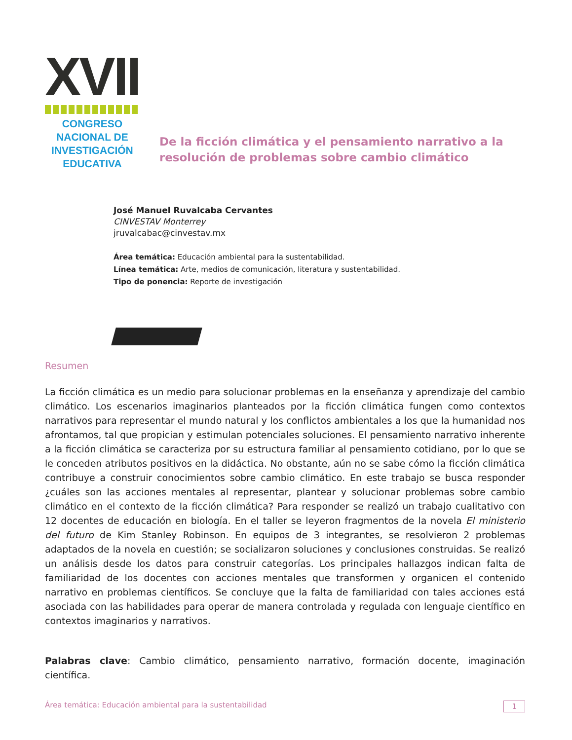XVII
CONGRESO NACIONAL DE
INVESTIGACIÓN EDUCATIVA
De la ficción climática y el pensamiento narrativo a la resolución de problemas sobre cambio climático
José Manuel Ruvalcaba Cervantes
CINVESTAV Monterrey
jruvalcabac@cinvestav.mx
Área temática: Educación ambiental para la sustentabilidad.
Línea temática: Arte, medios de comunicación, literatura y sustentabilidad.
Tipo de ponencia: Reporte de investigación
Resumen
La ficción climática es un medio para solucionar problemas en la enseñanza y aprendizaje del cambio climático. Los escenarios imaginarios planteados por la ficción climática fungen como contextos narrativos para representar el mundo natural y los conflictos ambientales a los que la humanidad nos afrontamos, tal que propician y estimulan potenciales soluciones. El pensamiento narrativo inherente a la ficción climática se caracteriza por su estructura familiar al pensamiento cotidiano, por lo que se le conceden atributos positivos en la didáctica. No obstante, aún no se sabe cómo la ficción climática contribuye a construir conocimientos sobre cambio climático. En este trabajo se busca responder ¿cuáles son las acciones mentales al representar, plantear y solucionar problemas sobre cambio climático en el contexto de la ficción climática? Para responder se realizó un trabajo cualitativo con 12 docentes de educación en biología. En el taller se leyeron fragmentos de la novela El ministerio del futuro de Kim Stanley Robinson. En equipos de 3 integrantes, se resolvieron 2 problemas adaptados de la novela en cuestión; se socializaron soluciones y conclusiones construidas. Se realizó un análisis desde los datos para construir categorías. Los principales hallazgos indican falta de familiaridad de los docentes con acciones mentales que transformen y organicen el contenido narrativo en problemas científicos. Se concluye que la falta de familiaridad con tales acciones está asociada con las habilidades para operar de manera controlada y regulada con lenguaje científico en contextos imaginarios y narrativos.
Palabras clave: Cambio climático, pensamiento narrativo, formación docente, imaginación científica.
Área temática: Educación ambiental para la sustentabilidad 1